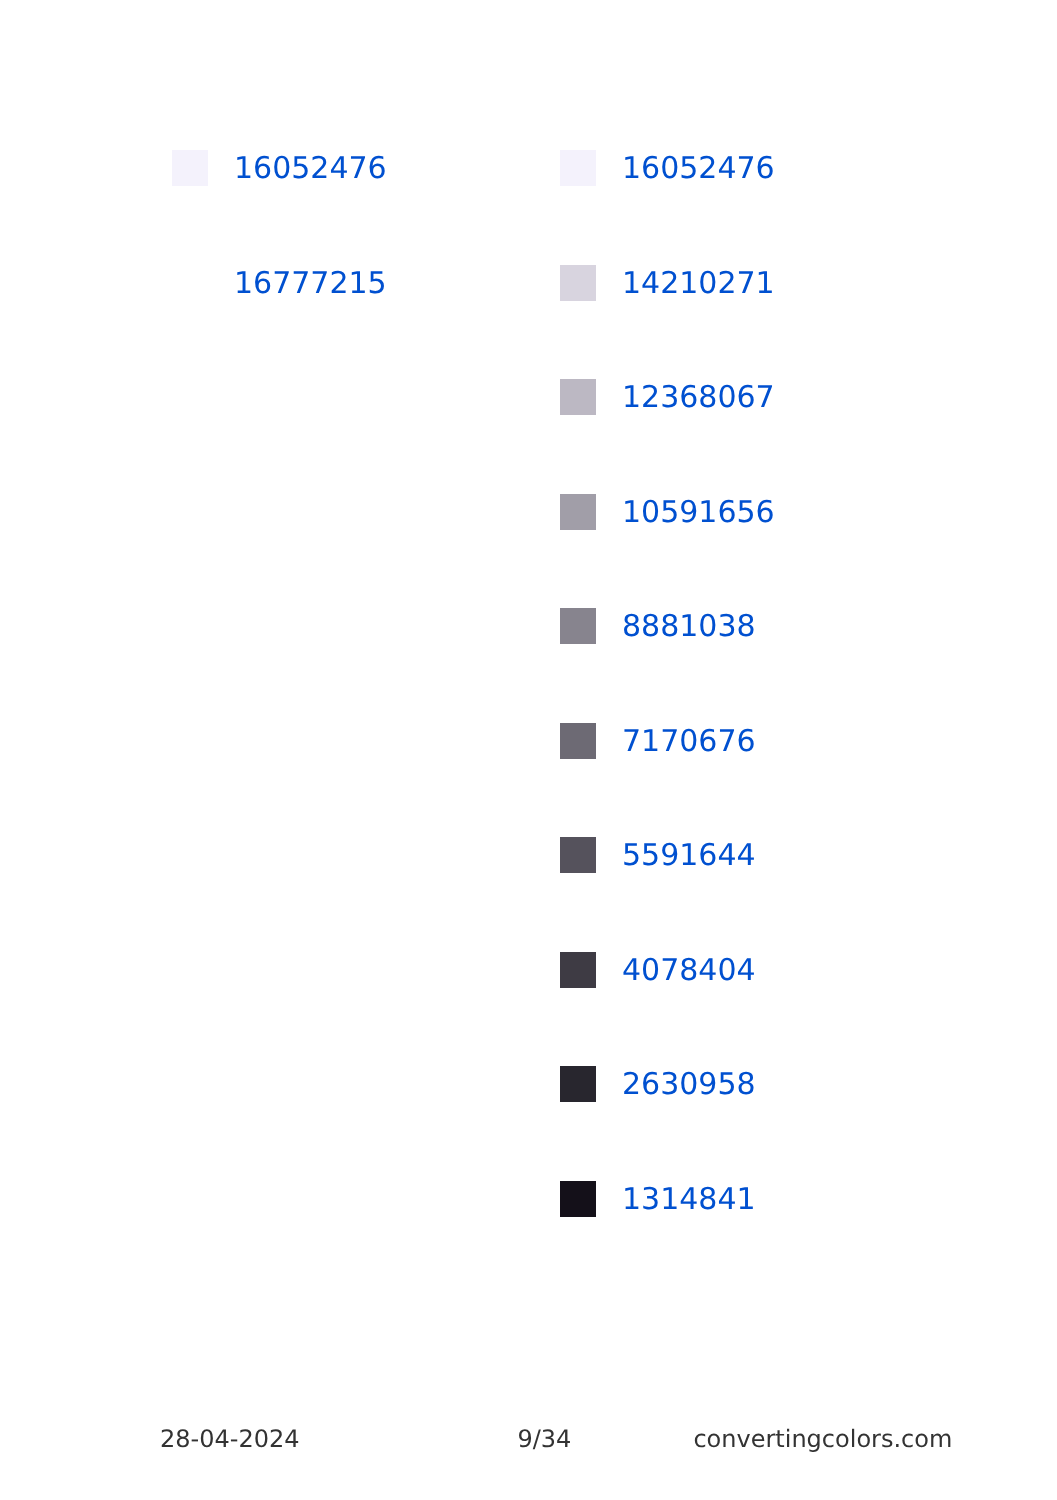16052476
16777215
16052476
14210271
12368067
10591656
8881038
7170676
5591644
4078404
2630958
1314841
28-04-2024 9/34 convertingcolors.com